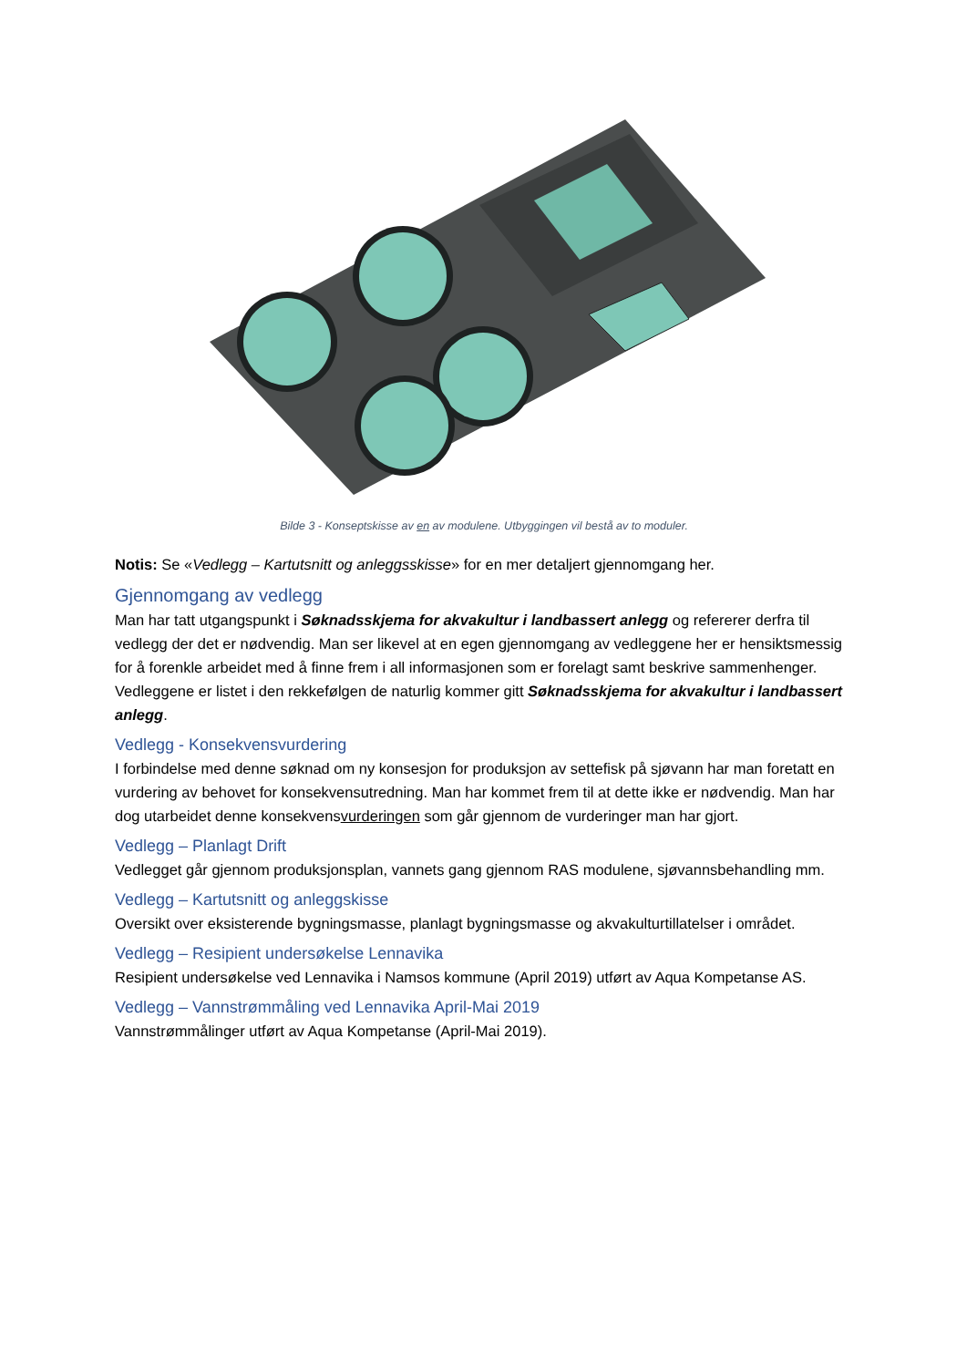Bilde 3 - Konseptskisse av en av modulene. Utbyggingen vil bestå av to moduler.
Notis: Se «Vedlegg – Kartutsnitt og anleggsskisse» for en mer detaljert gjennomgang her.
Gjennomgang av vedlegg
Man har tatt utgangspunkt i Søknadsskjema for akvakultur i landbassert anlegg og refererer derfra til vedlegg der det er nødvendig. Man ser likevel at en egen gjennomgang av vedleggene her er hensiktsmessig for å forenkle arbeidet med å finne frem i all informasjonen som er forelagt samt beskrive sammenhenger. Vedleggene er listet i den rekkefølgen de naturlig kommer gitt Søknadsskjema for akvakultur i landbassert anlegg.
Vedlegg - Konsekvensvurdering
I forbindelse med denne søknad om ny konsesjon for produksjon av settefisk på sjøvann har man foretatt en vurdering av behovet for konsekvensutredning. Man har kommet frem til at dette ikke er nødvendig. Man har dog utarbeidet denne konsekvensvurderingen som går gjennom de vurderinger man har gjort.
Vedlegg – Planlagt Drift
Vedlegget går gjennom produksjonsplan, vannets gang gjennom RAS modulene, sjøvannsbehandling mm.
Vedlegg – Kartutsnitt og anleggskisse
Oversikt over eksisterende bygningsmasse, planlagt bygningsmasse og akvakulturtillatelser i området.
Vedlegg – Resipient undersøkelse Lennavika
Resipient undersøkelse ved Lennavika i Namsos kommune (April 2019) utført av Aqua Kompetanse AS.
Vedlegg – Vannstrømmåling ved Lennavika April-Mai 2019
Vannstrømmålinger utført av Aqua Kompetanse (April-Mai 2019).